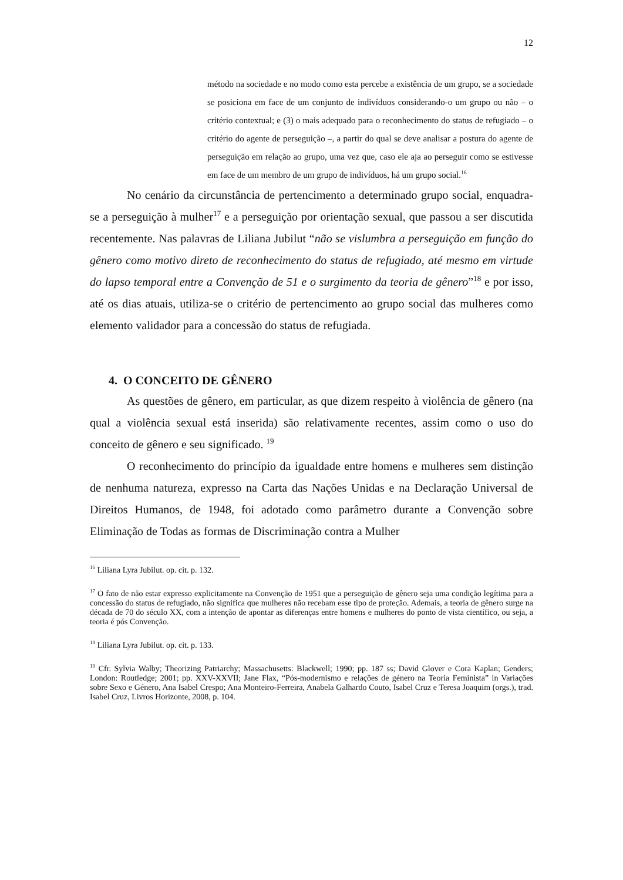12
método na sociedade e no modo como esta percebe a existência de um grupo, se a sociedade se posiciona em face de um conjunto de indivíduos considerando-o um grupo ou não – o critério contextual; e (3) o mais adequado para o reconhecimento do status de refugiado – o critério do agente de perseguição –, a partir do qual se deve analisar a postura do agente de perseguição em relação ao grupo, uma vez que, caso ele aja ao perseguir como se estivesse em face de um membro de um grupo de indivíduos, há um grupo social.<sup>16</sup>
No cenário da circunstância de pertencimento a determinado grupo social, enquadra-se a perseguição à mulher<sup>17</sup> e a perseguição por orientação sexual, que passou a ser discutida recentemente. Nas palavras de Liliana Jubilut “não se vislumbra a perseguição em função do gênero como motivo direto de reconhecimento do status de refugiado, até mesmo em virtude do lapso temporal entre a Convenção de 51 e o surgimento da teoria de gênero”<sup>18</sup> e por isso, até os dias atuais, utiliza-se o critério de pertencimento ao grupo social das mulheres como elemento validador para a concessão do status de refugiada.
4. O CONCEITO DE GÊNERO
As questões de gênero, em particular, as que dizem respeito à violência de gênero (na qual a violência sexual está inserida) são relativamente recentes, assim como o uso do conceito de gênero e seu significado. <sup>19</sup>
O reconhecimento do princípio da igualdade entre homens e mulheres sem distinção de nenhuma natureza, expresso na Carta das Nações Unidas e na Declaração Universal de Direitos Humanos, de 1948, foi adotado como parâmetro durante a Convenção sobre Eliminação de Todas as formas de Discriminação contra a Mulher
<sup>16</sup> Liliana Lyra Jubilut. op. cit. p. 132.
<sup>17</sup> O fato de não estar expresso explicitamente na Convenção de 1951 que a perseguição de gênero seja uma condição legítima para a concessão do status de refugiado, não significa que mulheres não recebam esse tipo de proteção. Ademais, a teoria de gênero surge na década de 70 do século XX, com a intenção de apontar as diferenças entre homens e mulheres do ponto de vista científico, ou seja, a teoria é pós Convenção.
<sup>18</sup> Liliana Lyra Jubilut. op. cit. p. 133.
<sup>19</sup> Cfr. Sylvia Walby; Theorizing Patriarchy; Massachusetts: Blackwell; 1990; pp. 187 ss; David Glover e Cora Kaplan; Genders; London: Routledge; 2001; pp. XXV-XXVII; Jane Flax, “Pós-modernismo e relações de género na Teoria Feminista” in Variações sobre Sexo e Género, Ana Isabel Crespo; Ana Monteiro-Ferreira, Anabela Galhardo Couto, Isabel Cruz e Teresa Joaquim (orgs.), trad. Isabel Cruz, Livros Horizonte, 2008, p. 104.